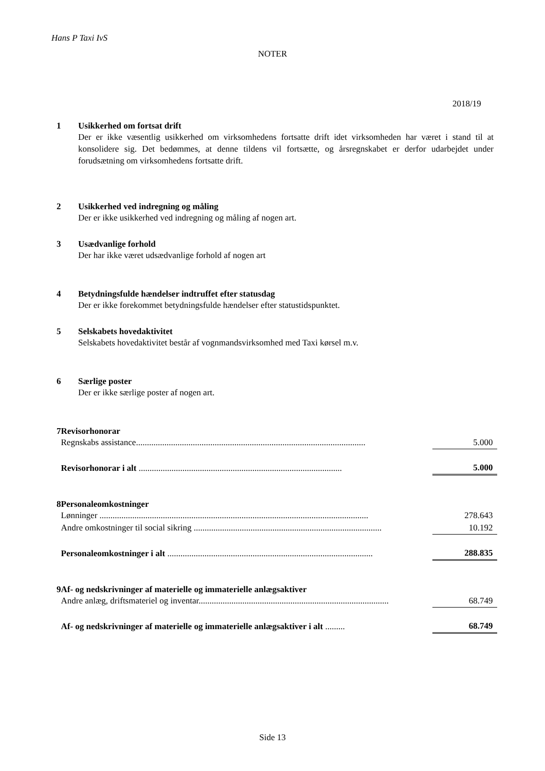Hans P Taxi IvS
NOTER
2018/19
1 Usikkerhed om fortsat drift
Der er ikke væsentlig usikkerhed om virksomhedens fortsatte drift idet virksomheden har været i stand til at konsolidere sig. Det bedømmes, at denne tildens vil fortsætte, og årsregnskabet er derfor udarbejdet under forudsætning om virksomhedens fortsatte drift.
2 Usikkerhed ved indregning og måling
Der er ikke usikkerhed ved indregning og måling af nogen art.
3 Usædvanlige forhold
Der har ikke været udsædvanlige forhold af nogen art
4 Betydningsfulde hændelser indtruffet efter statusdag
Der er ikke forekommet betydningsfulde hændelser efter statustidspunktet.
5 Selskabets hovedaktivitet
Selskabets hovedaktivitet består af vognmandsvirksomhed med Taxi kørsel m.v.
6 Særlige poster
Der er ikke særlige poster af nogen art.
7 Revisorhonorar
| Regnskabs assistance......................................................................................................... | | 5.000 |
| Revisorhonorar i alt ............................................................................................. | | 5.000 |
8 Personaleomkostninger
| Lønninger ........................................................................................................................... | | 278.643 |
| Andre omkostninger til social sikring ...................................................................................... | | 10.192 |
| Personaleomkostninger i alt .............................................................................................. | | 288.835 |
9 Af- og nedskrivninger af materielle og immaterielle anlægsaktiver
| Andre anlæg, driftsmateriel og inventar....................................................................................... | | 68.749 |
| Af- og nedskrivninger af materielle og immaterielle anlægsaktiver i alt ......... | | 68.749 |
Side 13